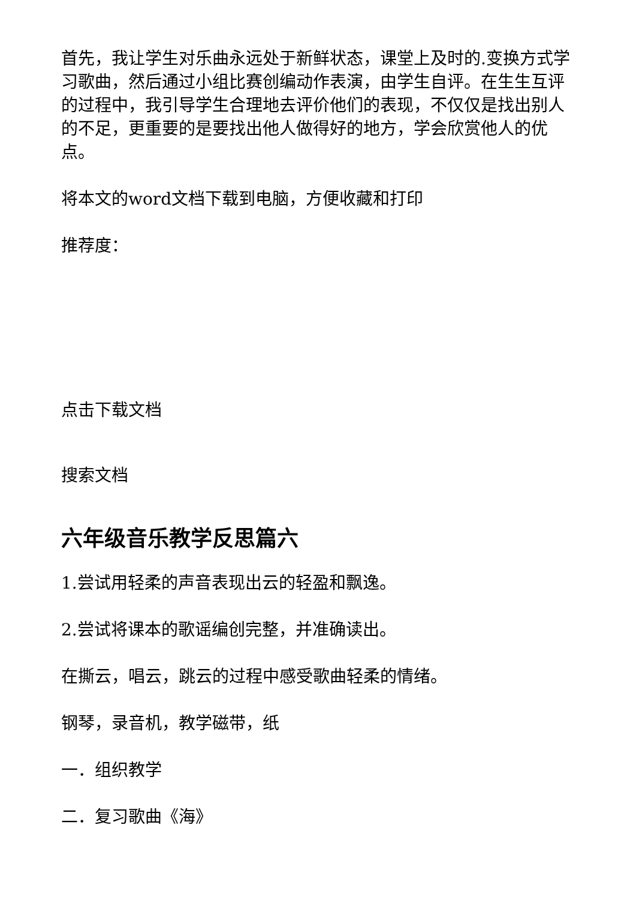首先，我让学生对乐曲永远处于新鲜状态，课堂上及时的.变换方式学习歌曲，然后通过小组比赛创编动作表演，由学生自评。在生生互评的过程中，我引导学生合理地去评价他们的表现，不仅仅是找出别人的不足，更重要的是要找出他人做得好的地方，学会欣赏他人的优点。
将本文的word文档下载到电脑，方便收藏和打印
推荐度：
点击下载文档
搜索文档
六年级音乐教学反思篇六
1.尝试用轻柔的声音表现出云的轻盈和飘逸。
2.尝试将课本的歌谣编创完整，并准确读出。
在撕云，唱云，跳云的过程中感受歌曲轻柔的情绪。
钢琴，录音机，教学磁带，纸
一．组织教学
二．复习歌曲《海》